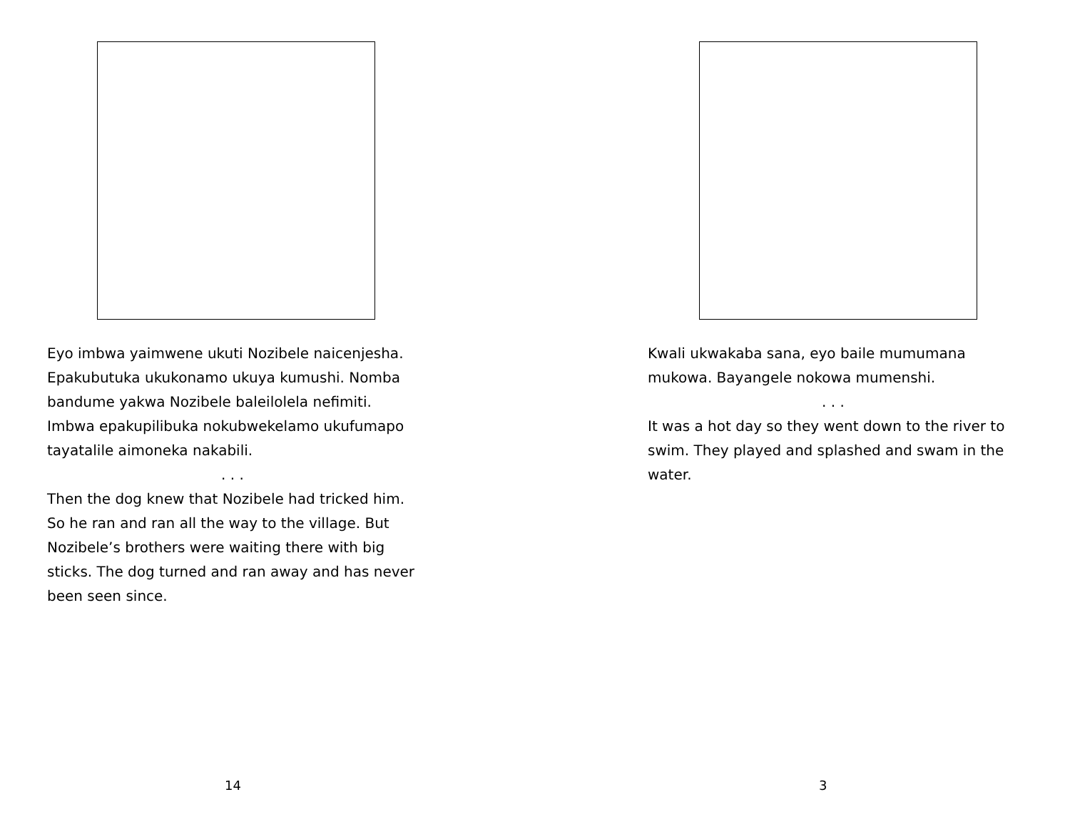Eyo imbwa yaimwene ukuti Nozibele naicenjesha. Epakubutuka ukukonamo ukuya kumushi. Nomba bandume yakwa Nozibele baleilolela nefimiti. Imbwa epakupilibuka nokubwekelamo ukufumapo tayatalile aimoneka nakabili.
. . .
Then the dog knew that Nozibele had tricked him. So he ran and ran all the way to the village. But Nozibele’s brothers were waiting there with big sticks. The dog turned and ran away and has never been seen since.
14
Kwali ukwakaba sana, eyo baile mumumana mukowa. Bayangele nokowa mumenshi.
. . .
It was a hot day so they went down to the river to swim. They played and splashed and swam in the water.
3